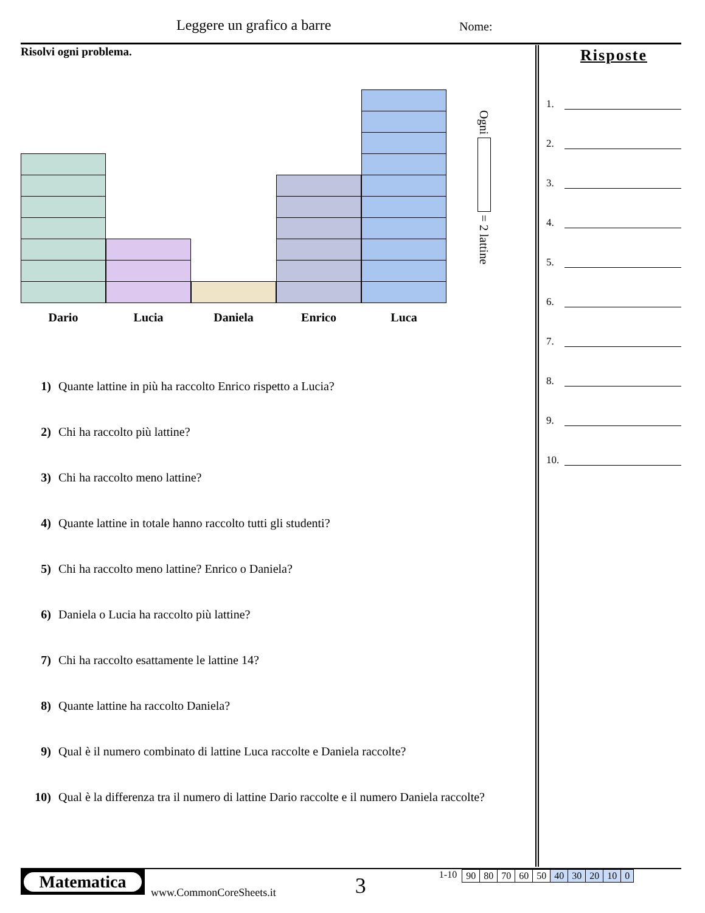Leggere un grafico a barre Nome:
Risolvi ogni problema.
Dario
Lucia
Daniela
Enrico
Luca
Ogni = 2 lattine
1) Quante lattine in più ha raccolto Enrico rispetto a Lucia?
2) Chi ha raccolto più lattine?
3) Chi ha raccolto meno lattine?
4) Quante lattine in totale hanno raccolto tutti gli studenti?
5) Chi ha raccolto meno lattine? Enrico o Daniela?
6) Daniela o Lucia ha raccolto più lattine?
7) Chi ha raccolto esattamente le lattine 14?
8) Quante lattine ha raccolto Daniela?
9) Qual è il numero combinato di lattine Luca raccolte e Daniela raccolte?
10) Qual è la differenza tra il numero di lattine Dario raccolte e il numero Daniela raccolte?
Risposte
1.
2.
3.
4.
5.
6.
7.
8.
9.
10.
Matematica
www.CommonCoreSheets.it
3
1-10
| 90 | 80 | 70 | 60 | 50 | 40 | 30 | 20 | 10 | 0 |